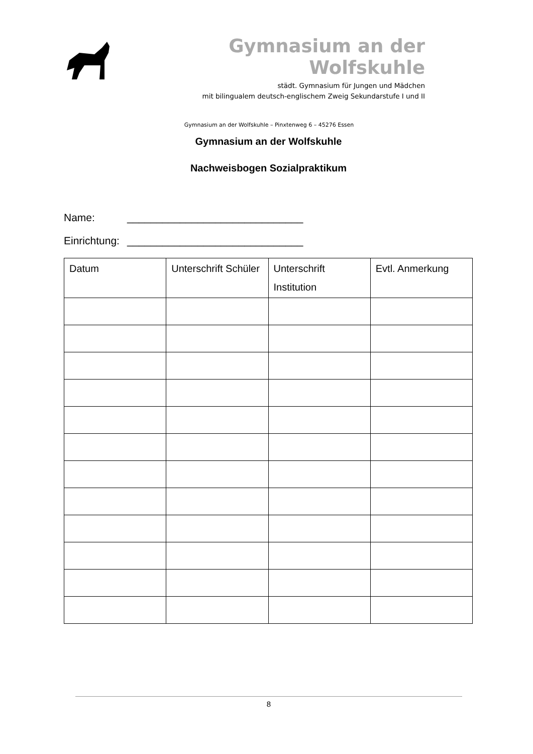Gymnasium an der Wolfskuhle
städt. Gymnasium für Jungen und Mädchen
mit bilingualem deutsch-englischem Zweig Sekundarstufe I und II
Gymnasium an der Wolfskuhle – Pinxtenweg 6 – 45276 Essen
Gymnasium an der Wolfskuhle
Nachweisbogen Sozialpraktikum
Name: ______________________________
Einrichtung: ______________________________
| Datum | Unterschrift Schüler | Unterschrift Institution | Evtl. Anmerkung |
| --- | --- | --- | --- |
8